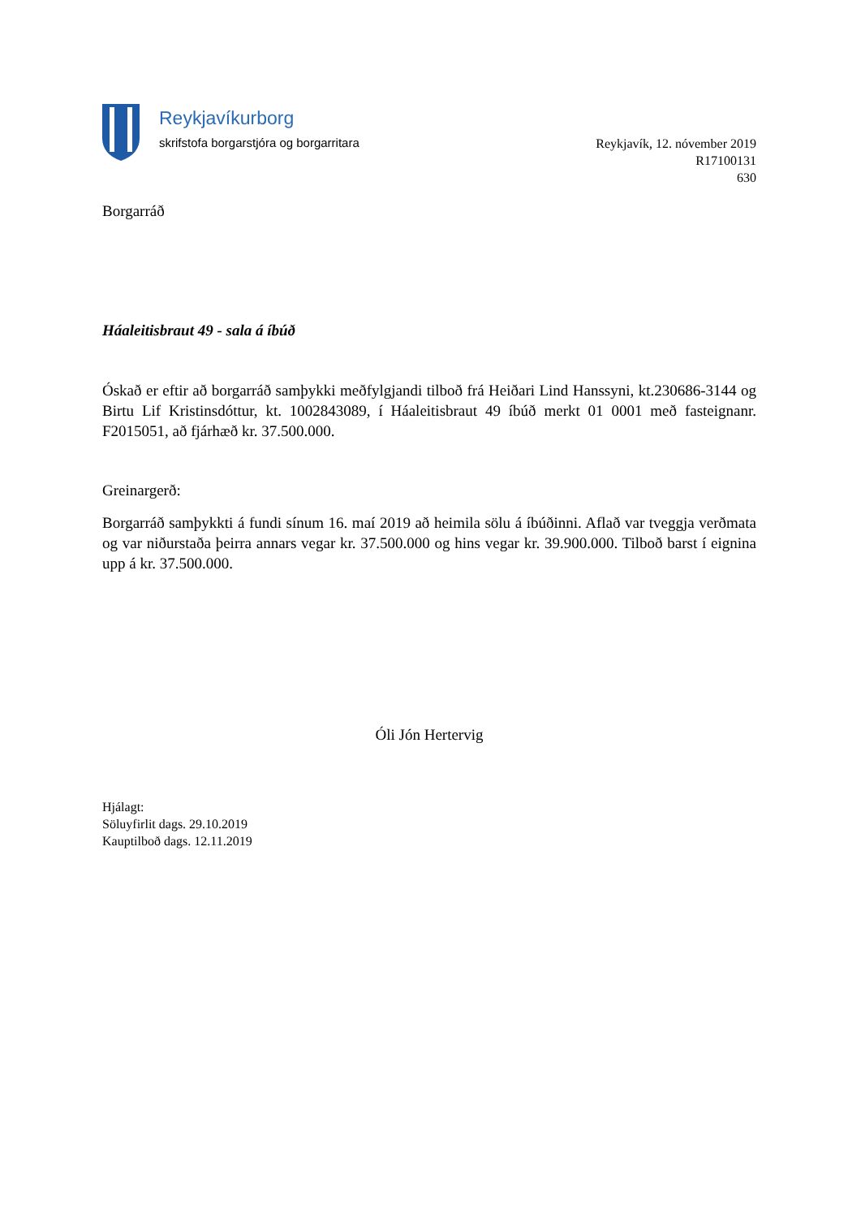Reykjavíkurborg
skrifstofa borgarstjóra og borgarritara
Reykjavík, 12. nóvember 2019
R17100131
630
Borgarráð
Háaleitisbraut 49 - sala á íbúð
Óskað er eftir að borgarráð samþykki meðfylgjandi tilboð frá Heiðari Lind Hanssyni, kt.230686-3144 og Birtu Lif Kristinsdóttur, kt. 1002843089, í Háaleitisbraut 49 íbúð merkt 01 0001 með fasteignanr. F2015051, að fjárhæð kr. 37.500.000.
Greinargerð:
Borgarráð samþykkti á fundi sínum 16. maí 2019 að heimila sölu á íbúðinni. Aflað var tveggja verðmata og var niðurstaða þeirra annars vegar kr. 37.500.000 og hins vegar kr. 39.900.000. Tilboð barst í eignina upp á kr. 37.500.000.
Óli Jón Hertervig
Hjálagt:
Söluyfirlit dags. 29.10.2019
Kauptilboð dags. 12.11.2019